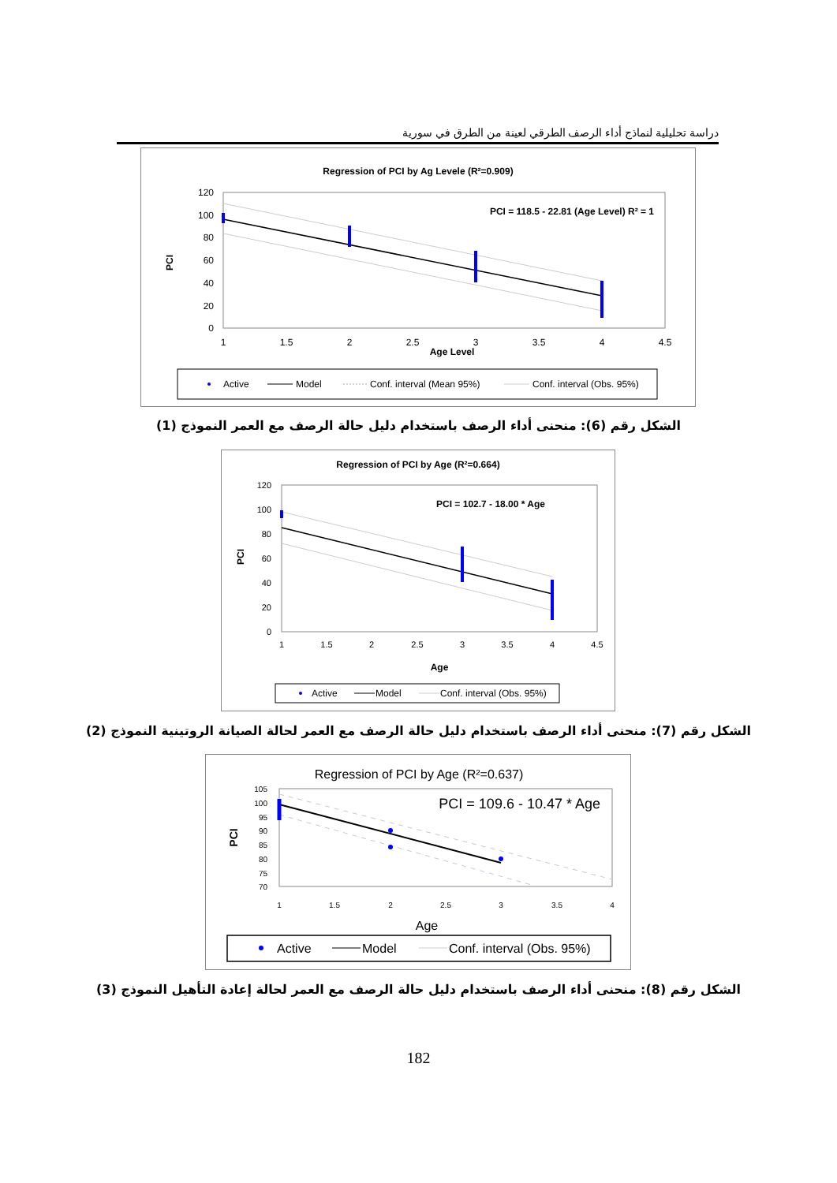دراسة تحليلية لنماذج أداء الرصف الطرقي لعينة من الطرق في سورية
Regression of PCI by Ag Levele (R²=0.909)
PCI
120
100
80
60
40
20
0
1
1.5
2
2.5
3
3.5
4
4.5
Age Level
PCI = 118.5 - 22.81 (Age Level) R² = 1
Active
Model
Conf. interval (Mean 95%)
Conf. interval (Obs. 95%)
الشكل رقم (6): منحنى أداء الرصف باستخدام دليل حالة الرصف مع العمر النموذج (1)
Regression of PCI by Age (R²=0.664)
PCI
120
100
80
60
40
20
0
1
1.5
2
2.5
3
3.5
4
4.5
Age
PCI = 102.7 - 18.00 * Age
Active
Model
Conf. interval (Obs. 95%)
الشكل رقم (7): منحنى أداء الرصف باستخدام دليل حالة الرصف مع العمر لحالة الصيانة الروتينية النموذج (2)
Regression of PCI by Age (R²=0.637)
PCI
105
100
95
90
85
80
75
70
1
1.5
2
2.5
3
3.5
4
Age
PCI = 109.6 - 10.47 * Age
Active
Model
Conf. interval (Obs. 95%)
الشكل رقم (8): منحنى أداء الرصف باستخدام دليل حالة الرصف مع العمر لحالة إعادة التأهيل النموذج (3)
182